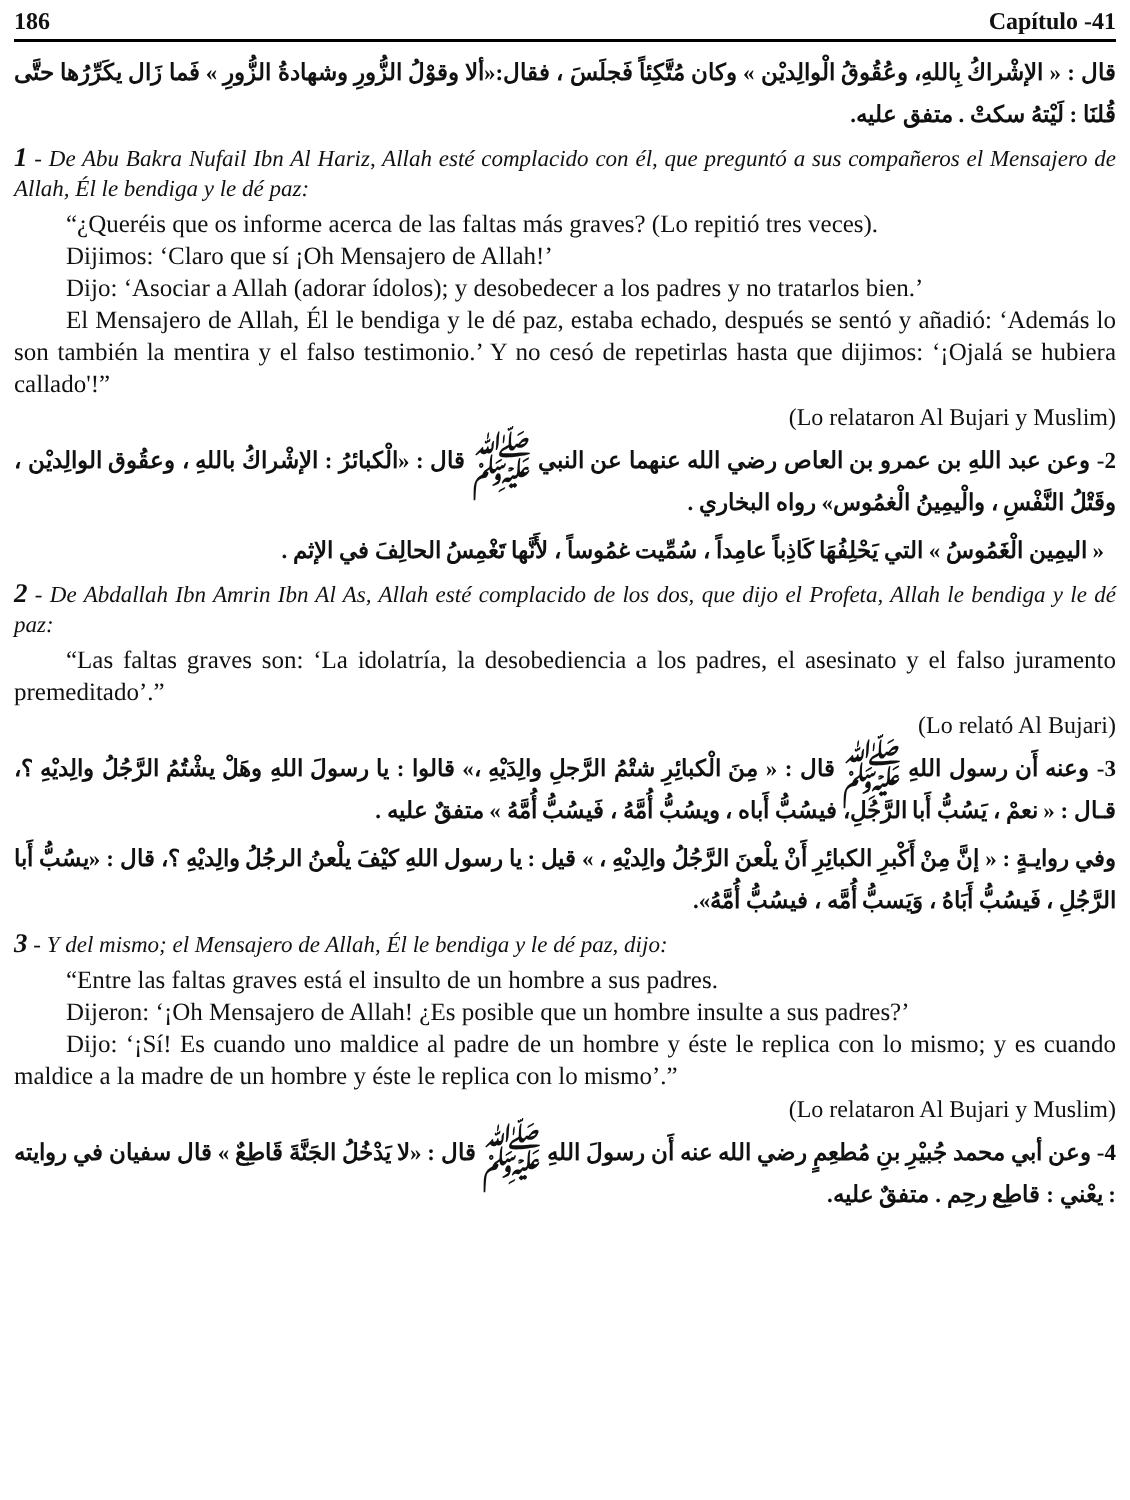186 Capítulo -41
قال : « الإشْراكُ بِاللهِ، وعُقُوقُ الْوالِديْن » وكان مُتَّكِئاً فَجلَسَ ، فقال:«ألا وقوْلُ الزُّورِ وشهادةُ الزُّورِ » فَما زَال يكَرِّرُها حتَّى قُلنَا : لَيْتهُ سكتْ . متفق عليه.
1 - De Abu Bakra Nufail Ibn Al Hariz, Allah esté complacido con él, que preguntó a sus compañeros el Mensajero de Allah, Él le bendiga y le dé paz:
“¿Queréis que os informe acerca de las faltas más graves? (Lo repitió tres veces).
Dijimos: ‘Claro que sí ¡Oh Mensajero de Allah!’
Dijo: ‘Asociar a Allah (adorar ídolos); y desobedecer a los padres y no tratarlos bien.’
El Mensajero de Allah, Él le bendiga y le dé paz, estaba echado, después se sentó y añadió: ‘Además lo son también la mentira y el falso testimonio.’ Y no cesó de repetirlas hasta que dijimos: ‘¡Ojalá se hubiera callado'!”
(Lo relataron Al Bujari y Muslim)
2- وعن عبد اللهِ بن عمرو بن العاص رضي الله عنهما عن النبي ﷺ قال : «الْكبائرُ : الإشْراكُ باللهِ ، وعقُوق الوالِديْن ، وقَتْلُ النَّفْسِ ، والْيمِينُ الْغمُوس» رواه البخاري .
« اليمِين الْغَمُوسُ » التي يَحْلِفُهَا كَاذِباً عامِداً ، سُمِّيت غمُوساً ، لأَنَّها تَغْمِسُ الحالِفَ في الإثم .
2 - De Abdallah Ibn Amrin Ibn Al As, Allah esté complacido de los dos, que dijo el Profeta, Allah le bendiga y le dé paz:
“Las faltas graves son: ‘La idolatría, la desobediencia a los padres, el asesinato y el falso juramento premeditado’.”
(Lo relató Al Bujari)
3- وعنه أَن رسول اللهِ ﷺ قال : « مِنَ الْكبائِرِ شتْمُ الرَّجلِ والِدَيْهِ ،» قالوا : يا رسولَ اللهِ وهَلْ يشْتُمُ الرَّجُلُ والِديْهِ ؟، قـال : « نعمْ ، يَسُبُّ أَبا الرَّجُلِ، فيسُبُّ أَباه ، ويسُبُّ أُمَّهُ ، فَيسُبُّ أُمَّهُ » متفقٌ عليه .
وفي روايـةٍ : « إنَّ مِنْ أَكْبرِ الكبائِرِ أَنْ يلْعنَ الرَّجُلُ والِديْهِ ، » قيل : يا رسول اللهِ كيْفَ يلْعنُ الرجُلُ والِديْهِ ؟، قال : «يسُبُّ أَبا الرَّجُلِ ، فَيسُبُّ أَبَاهُ ، وَيَسبُّ أُمَّه ، فيسُبُّ أُمَّهُ».
3 - Y del mismo; el Mensajero de Allah, Él le bendiga y le dé paz, dijo:
“Entre las faltas graves está el insulto de un hombre a sus padres.
Dijeron: ‘¡Oh Mensajero de Allah! ¿Es posible que un hombre insulte a sus padres?’
Dijo: ‘¡Sí! Es cuando uno maldice al padre de un hombre y éste le replica con lo mismo; y es cuando maldice a la madre de un hombre y éste le replica con lo mismo’.”
(Lo relataron Al Bujari y Muslim)
4- وعن أبي محمد جُبيْرِ بنِ مُطعِمٍ رضي الله عنه أَن رسولَ اللهِ ﷺ قال : «لا يَدْخُلُ الجَنَّةَ قَاطِعٌ » قال سفيان في روايته : يعْني : قاطِع رحِم . متفقٌ عليه.